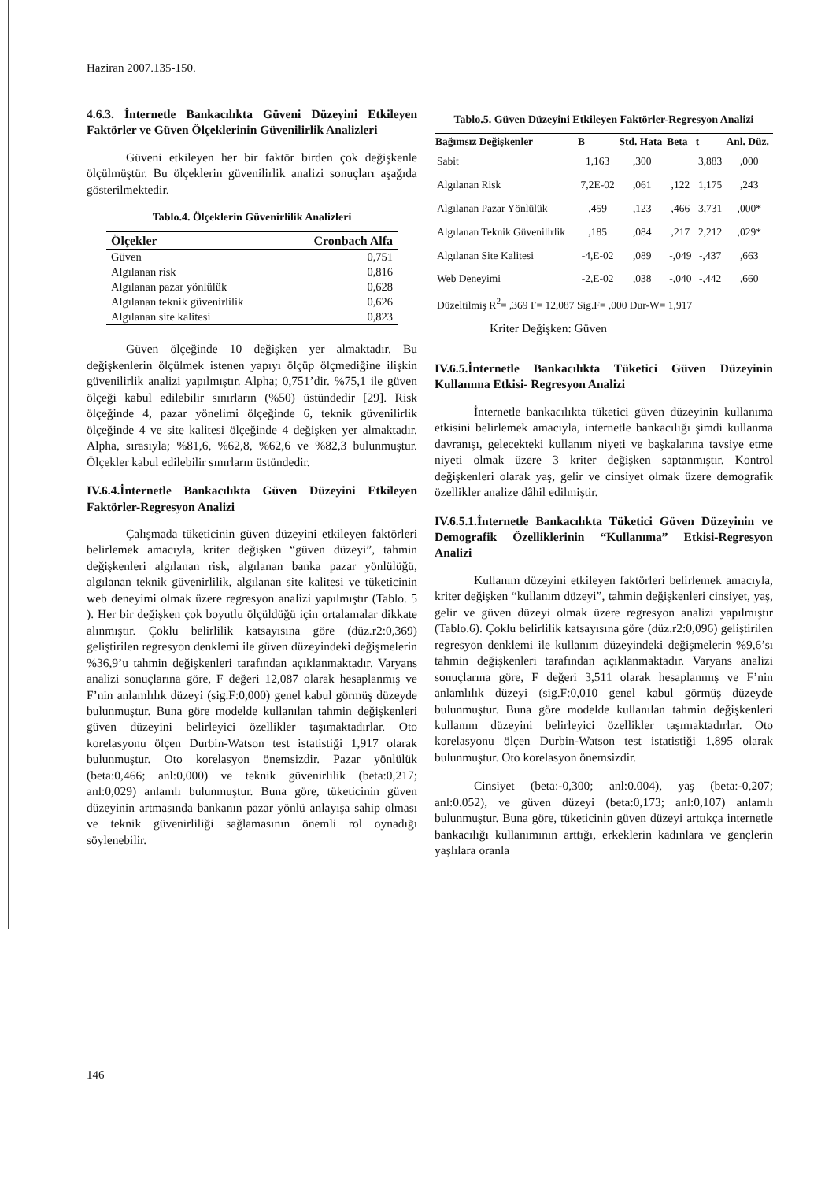Haziran 2007.135-150.
4.6.3. İnternetle Bankacılıkta Güveni Düzeyini Etkileyen Faktörler ve Güven Ölçeklerinin Güvenilirlik Analizleri
Güveni etkileyen her bir faktör birden çok değişkenle ölçülmüştür. Bu ölçeklerin güvenilirlik analizi sonuçları aşağıda gösterilmektedir.
Tablo.4. Ölçeklerin Güvenirlilik Analizleri
| Ölçekler | Cronbach Alfa |
| --- | --- |
| Güven | 0,751 |
| Algılanan risk | 0,816 |
| Algılanan pazar yönlülük | 0,628 |
| Algılanan teknik güvenirlilik | 0,626 |
| Algılanan site kalitesi | 0,823 |
Güven ölçeğinde 10 değişken yer almaktadır. Bu değişkenlerin ölçülmek istenen yapıyı ölçüp ölçmediğine ilişkin güvenilirlik analizi yapılmıştır. Alpha; 0,751’dir. %75,1 ile güven ölçeği kabul edilebilir sınırların (%50) üstündedir [29]. Risk ölçeğinde 4, pazar yönelimi ölçeğinde 6, teknik güvenilirlik ölçeğinde 4 ve site kalitesi ölçeğinde 4 değişken yer almaktadır. Alpha, sırasıyla; %81,6, %62,8, %62,6 ve %82,3 bulunmuştur. Ölçekler kabul edilebilir sınırların üstündedir.
IV.6.4.İnternetle Bankacılıkta Güven Düzeyini Etkileyen Faktörler-Regresyon Analizi
Çalışmada tüketicinin güven düzeyini etkileyen faktörleri belirlemek amacıyla, kriter değişken “güven düzeyi”, tahmin değişkenleri algılanan risk, algılanan banka pazar yönlülüğü, algılanan teknik güvenirlilik, algılanan site kalitesi ve tüketicinin web deneyimi olmak üzere regresyon analizi yapılmıştır (Tablo. 5 ). Her bir değişken çok boyutlu ölçüldüğü için ortalamalar dikkate alınmıştır. Çoklu belirlilik katsayısına göre (düz.r2:0,369) geliştirilen regresyon denklemi ile güven düzeyindeki değişmelerin %36,9’u tahmin değişkenleri tarafından açıklanmaktadır. Varyans analizi sonuçlarına göre, F değeri 12,087 olarak hesaplanmış ve F’nin anlamlılık düzeyi (sig.F:0,000) genel kabul görmüş düzeyde bulunmuştur. Buna göre modelde kullanılan tahmin değişkenleri güven düzeyini belirleyici özellikler taşımaktadırlar. Oto korelasyonu ölçen Durbin-Watson test istatistiği 1,917 olarak bulunmuştur. Oto korelasyon önemsizdir. Pazar yönlülük (beta:0,466; anl:0,000) ve teknik güvenirlilik (beta:0,217; anl:0,029) anlamlı bulunmuştur. Buna göre, tüketicinin güven düzeyinin artmasında bankanın pazar yönlü anlayışa sahip olması ve teknik güvenirliliği sağlamasının önemli rol oynadığı söylenebilir.
Tablo.5. Güven Düzeyini Etkileyen Faktörler-Regresyon Analizi
| Bağımsız Değişkenler | B | Std. Hata | Beta | t | Anl. Düz. |
| --- | --- | --- | --- | --- | --- |
| Sabit | 1,163 | ,300 | | 3,883 | ,000 |
| Algılanan Risk | 7,2E-02 | ,061 | ,122 | 1,175 | ,243 |
| Algılanan Pazar Yönlülük | ,459 | ,123 | ,466 | 3,731 | ,000* |
| Algılanan Teknik Güvenilirlik | ,185 | ,084 | ,217 | 2,212 | ,029* |
| Algılanan Site Kalitesi | -4,E-02 | ,089 | -,049 | -,437 | ,663 |
| Web Deneyimi | -2,E-02 | ,038 | -,040 | -,442 | ,660 |
| Düzeltilmiş R<sup>2</sup>= ,369 F= 12,087 Sig.F= ,000 Dur-W= 1,917 | | | | | |
Kriter Değişken: Güven
IV.6.5.İnternetle Bankacılıkta Tüketici Güven Düzeyinin Kullanıma Etkisi- Regresyon Analizi
İnternetle bankacılıkta tüketici güven düzeyinin kullanıma etkisini belirlemek amacıyla, internetle bankacılığı şimdi kullanma davranışı, gelecekteki kullanım niyeti ve başkalarına tavsiye etme niyeti olmak üzere 3 kriter değişken saptanmıştır. Kontrol değişkenleri olarak yaş, gelir ve cinsiyet olmak üzere demografik özellikler analize dâhil edilmiştir.
IV.6.5.1.İnternetle Bankacılıkta Tüketici Güven Düzeyinin ve Demografik Özelliklerinin “Kullanıma” Etkisi-Regresyon Analizi
Kullanım düzeyini etkileyen faktörleri belirlemek amacıyla, kriter değişken “kullanım düzeyi”, tahmin değişkenleri cinsiyet, yaş, gelir ve güven düzeyi olmak üzere regresyon analizi yapılmıştır (Tablo.6). Çoklu belirlilik katsayısına göre (düz.r2:0,096) geliştirilen regresyon denklemi ile kullanım düzeyindeki değişmelerin %9,6’sı tahmin değişkenleri tarafından açıklanmaktadır. Varyans analizi sonuçlarına göre, F değeri 3,511 olarak hesaplanmış ve F’nin anlamlılık düzeyi (sig.F:0,010 genel kabul görmüş düzeyde bulunmuştur. Buna göre modelde kullanılan tahmin değişkenleri kullanım düzeyini belirleyici özellikler taşımaktadırlar. Oto korelasyonu ölçen Durbin-Watson test istatistiği 1,895 olarak bulunmuştur. Oto korelasyon önemsizdir.
Cinsiyet (beta:-0,300; anl:0.004), yaş (beta:-0,207; anl:0.052), ve güven düzeyi (beta:0,173; anl:0,107) anlamlı bulunmuştur. Buna göre, tüketicinin güven düzeyi arttıkça internetle bankacılığı kullanımının arttığı, erkeklerin kadınlara ve gençlerin yaşlılara oranla
146